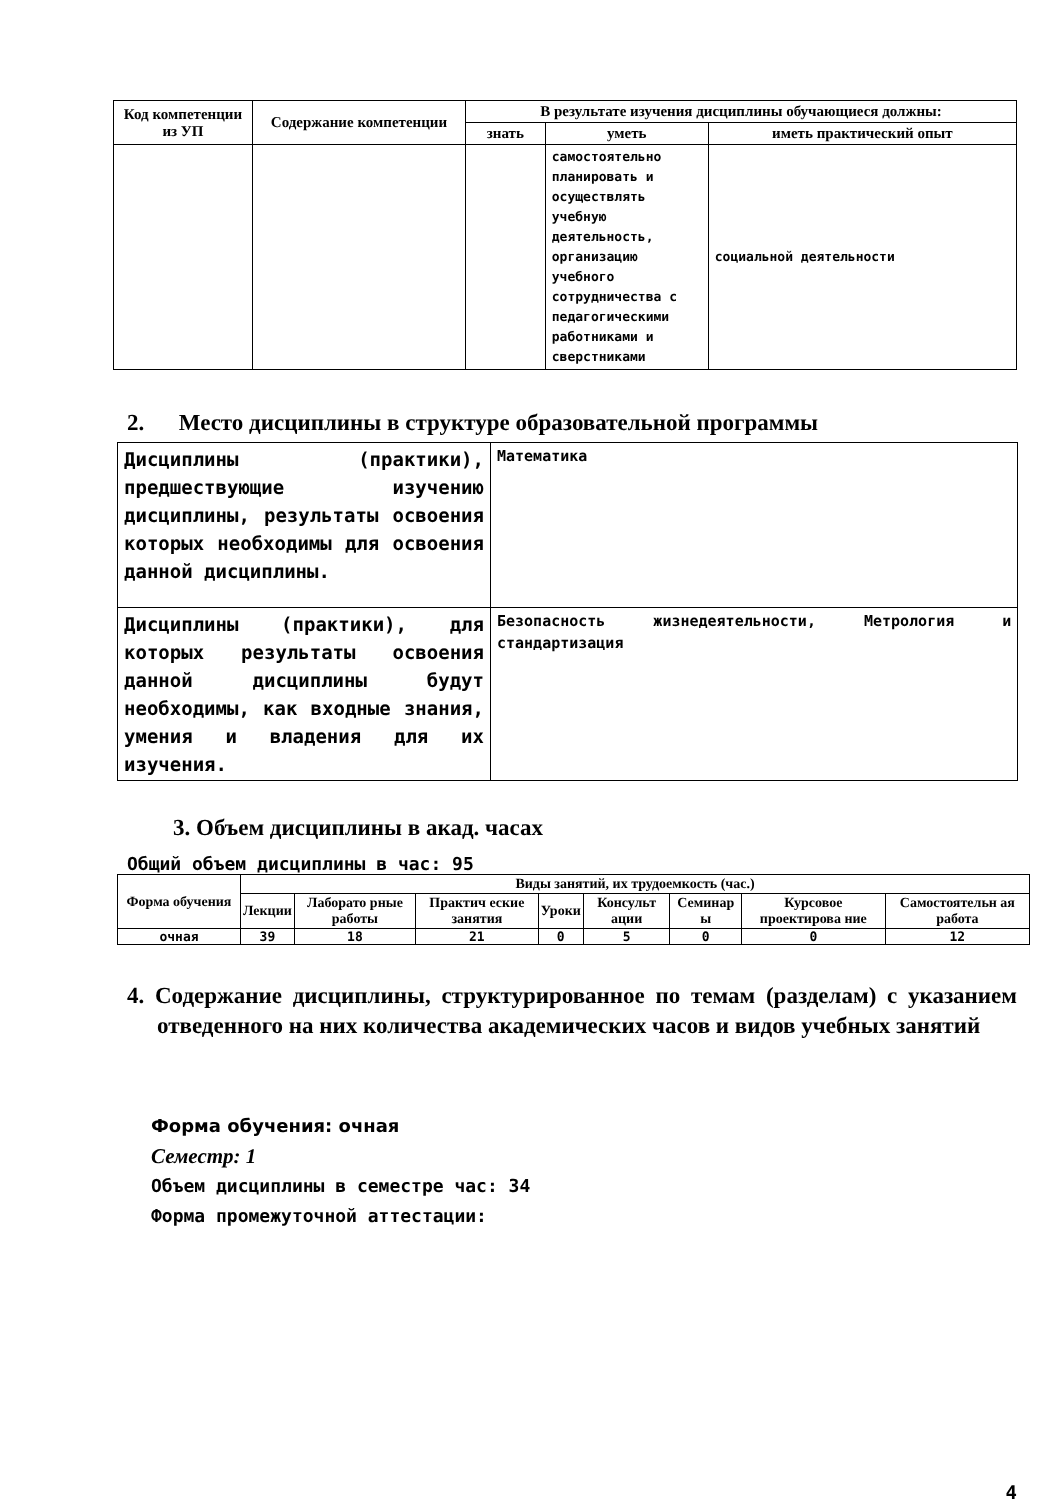| Код компетенции из УП | Содержание компетенции | В результате изучения дисциплины обучающиеся должны: | | |
| --- | --- | --- | --- | --- |
| | | знать | уметь | иметь практический опыт |
| | | | самостоятельно планировать и осуществлять учебную деятельность, организацию учебного сотрудничества с педагогическими работниками и сверстниками | социальной деятельности |
2. Место дисциплины в структуре образовательной программы
| Дисциплины (практики), предшествующие изучению дисциплины, результаты освоения которых необходимы для освоения данной дисциплины. | Математика |
| Дисциплины (практики), для которых результаты освоения данной дисциплины будут необходимы, как входные знания, умения и владения для их изучения. | Безопасность жизнедеятельности, Метрология и стандартизация |
3. Объем дисциплины в акад. часах
Общий объем дисциплины в час: 95
| Форма обучения | Виды занятий, их трудоемкость (час.) | | | | | | | |
| --- | --- | --- | --- | --- | --- | --- | --- | --- |
| | Лекции | Лаборато рные работы | Практич еские занятия | Уроки | Консульт ации | Семинар ы | Курсовое проектирова ние | Самостоятельн ая работа |
| очная | 39 | 18 | 21 | 0 | 5 | 0 | 0 | 12 |
4. Содержание дисциплины, структурированное по темам (разделам) с указанием отведенного на них количества академических часов и видов учебных занятий
Форма обучения: очная
Семестр: 1
Объем дисциплины в семестре час: 34
Форма промежуточной аттестации:
4